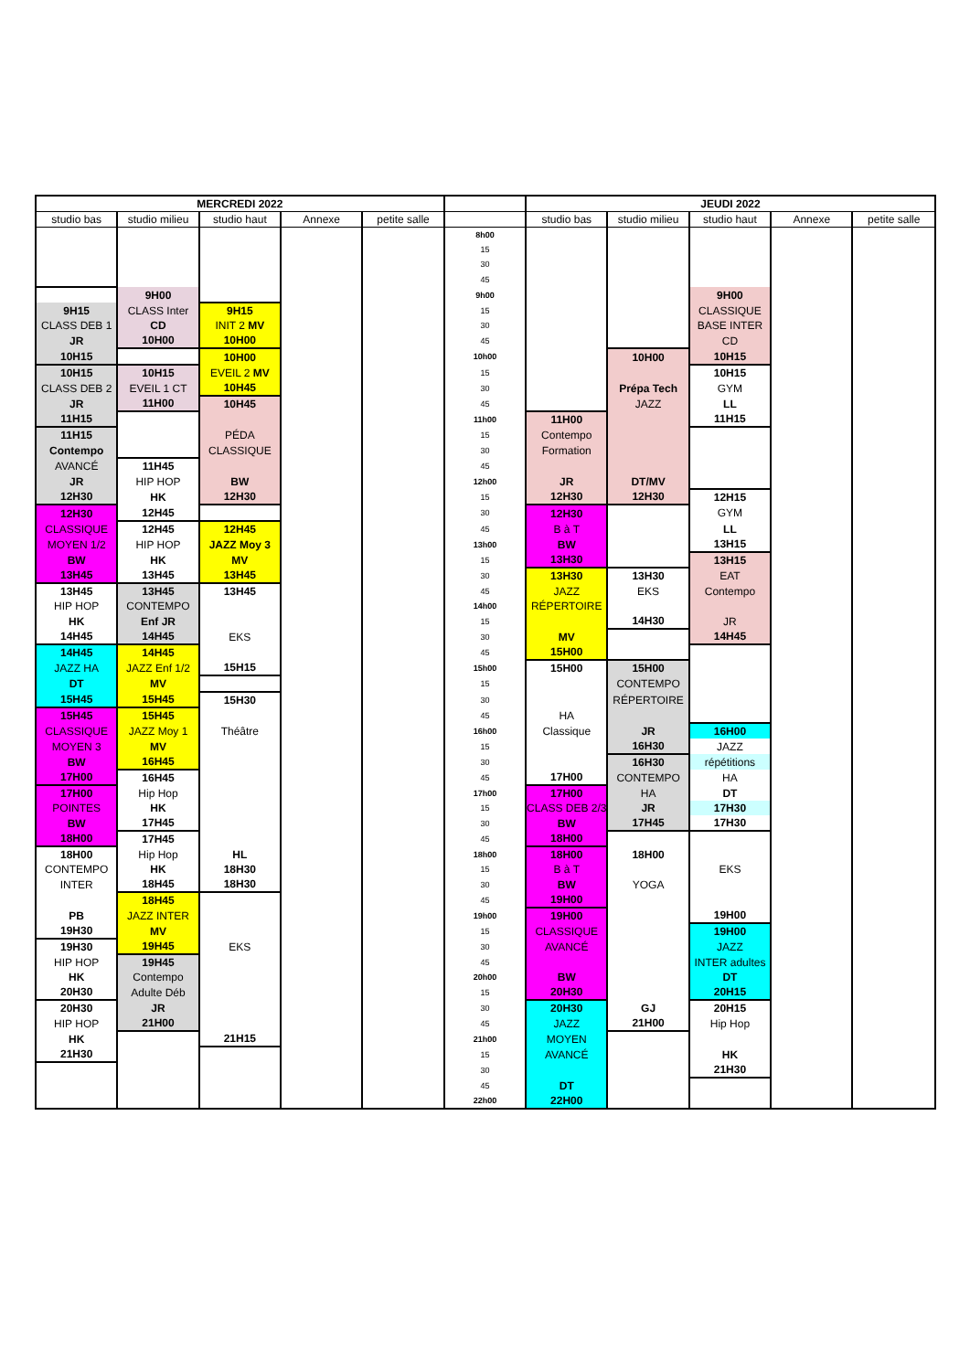| MERCREDI 2022 | | | | | | JEUDI 2022 | | | | |
| --- | --- | --- | --- | --- | --- | --- | --- | --- | --- | --- |
| studio bas | studio milieu | studio haut | Annexe | petite salle | | studio bas | studio milieu | studio haut | Annexe | petite salle |
| | | | | | 8h00 | | | | | |
| | | | | | 15 | | | | | |
| | | | | | 30 | | | | | |
| | | | | | 45 | | | | | |
| | 9H00 | | | | 9h00 | | | 9H00 | | |
| 9H15 | CLASS Inter | 9H15 | | | 15 | | | CLASSIQUE | | |
| CLASS DEB 1 | CD | INIT 2 MV | | | 30 | | | BASE INTER | | |
| JR | 10H00 | 10H00 | | | 45 | | | CD | | |
| 10H15 | | 10H00 | | | 10h00 | | 10H00 | 10H15 | | |
| 10H15 | 10H15 | EVEIL 2 MV | | | 15 | | | 10H15 | | |
| CLASS DEB 2 | EVEIL 1 CT | 10H45 | | | 30 | | Prépa Tech | GYM | | |
| JR | 11H00 | 10H45 | | | 45 | | JAZZ | LL | | |
| 11H15 | | | | | 11h00 | 11H00 | | 11H15 | | |
| 11H15 | | PÉDA | | | 15 | Contempo | | | | |
| Contempo | | CLASSIQUE | | | 30 | Formation | | | | |
| AVANCÉ | 11H45 | | | | 45 | | | | | |
| JR | HIP HOP | BW | | | 12h00 | JR | DT/MV | | | |
| 12H30 | HK | 12H30 | | | 15 | 12H30 | 12H30 | 12H15 | | |
| 12H30 | 12H45 | | | | 30 | 12H30 | | GYM | | |
| CLASSIQUE | 12H45 | 12H45 | | | 45 | B à T | | LL | | |
| MOYEN 1/2 | HIP HOP | JAZZ Moy 3 | | | 13h00 | BW | | 13H15 | | |
| BW | HK | MV | | | 15 | 13H30 | | 13H15 | | |
| 13H45 | 13H45 | 13H45 | | | 30 | 13H30 | 13H30 | EAT | | |
| 13H45 | 13H45 | 13H45 | | | 45 | JAZZ | EKS | Contempo | | |
| HIP HOP | CONTEMPO | | | | 14h00 | RÉPERTOIRE | | | | |
| HK | Enf JR | | | | 15 | | 14H30 | JR | | |
| 14H45 | 14H45 | EKS | | | 30 | MV | | 14H45 | | |
| 14H45 | 14H45 | | | | 45 | 15H00 | | | | |
| JAZZ HA | JAZZ Enf 1/2 | 15H15 | | | 15h00 | 15H00 | 15H00 | | | |
| DT | MV | | | | 15 | | CONTEMPO | | | |
| 15H45 | 15H45 | 15H30 | | | 30 | | RÉPERTOIRE | | | |
| 15H45 | 15H45 | | | | 45 | HA | | | | |
| CLASSIQUE | JAZZ Moy 1 | Théâtre | | | 16h00 | Classique | JR | 16H00 | | |
| MOYEN 3 | MV | | | | 15 | | 16H30 | JAZZ | | |
| BW | 16H45 | | | | 30 | | 16H30 | répétitions | | |
| 17H00 | 16H45 | | | | 45 | 17H00 | CONTEMPO | HA | | |
| 17H00 | Hip Hop | | | | 17h00 | 17H00 | HA | DT | | |
| POINTES | HK | | | | 15 | CLASS DEB 2/3 | JR | 17H30 | | |
| BW | 17H45 | | | | 30 | BW | 17H45 | 17H30 | | |
| 18H00 | 17H45 | | | | 45 | 18H00 | | | | |
| 18H00 | Hip Hop | HL | | | 18h00 | 18H00 | 18H00 | | | |
| CONTEMPO | HK | 18H30 | | | 15 | B à T | | EKS | | |
| INTER | 18H45 | 18H30 | | | 30 | BW | YOGA | | | |
| | 18H45 | | | | 45 | 19H00 | | | | |
| PB | JAZZ INTER | | | | 19h00 | 19H00 | | 19H00 | | |
| 19H30 | MV | | | | 15 | CLASSIQUE | | 19H00 | | |
| 19H30 | 19H45 | EKS | | | 30 | AVANCÉ | | JAZZ | | |
| HIP HOP | 19H45 | | | | 45 | | | INTER adultes | | |
| HK | Contempo | | | | 20h00 | BW | | DT | | |
| 20H30 | Adulte Déb | | | | 15 | 20H30 | | 20H15 | | |
| 20H30 | JR | | | | 30 | 20H30 | GJ | 20H15 | | |
| HIP HOP | 21H00 | | | | 45 | JAZZ | 21H00 | Hip Hop | | |
| HK | | 21H15 | | | 21h00 | MOYEN | | | | |
| 21H30 | | | | | 15 | AVANCÉ | | HK | | |
| | | | | | 30 | | | 21H30 | | |
| | | | | | 45 | DT | | | | |
| | | | | | 22h00 | 22H00 | | | | |